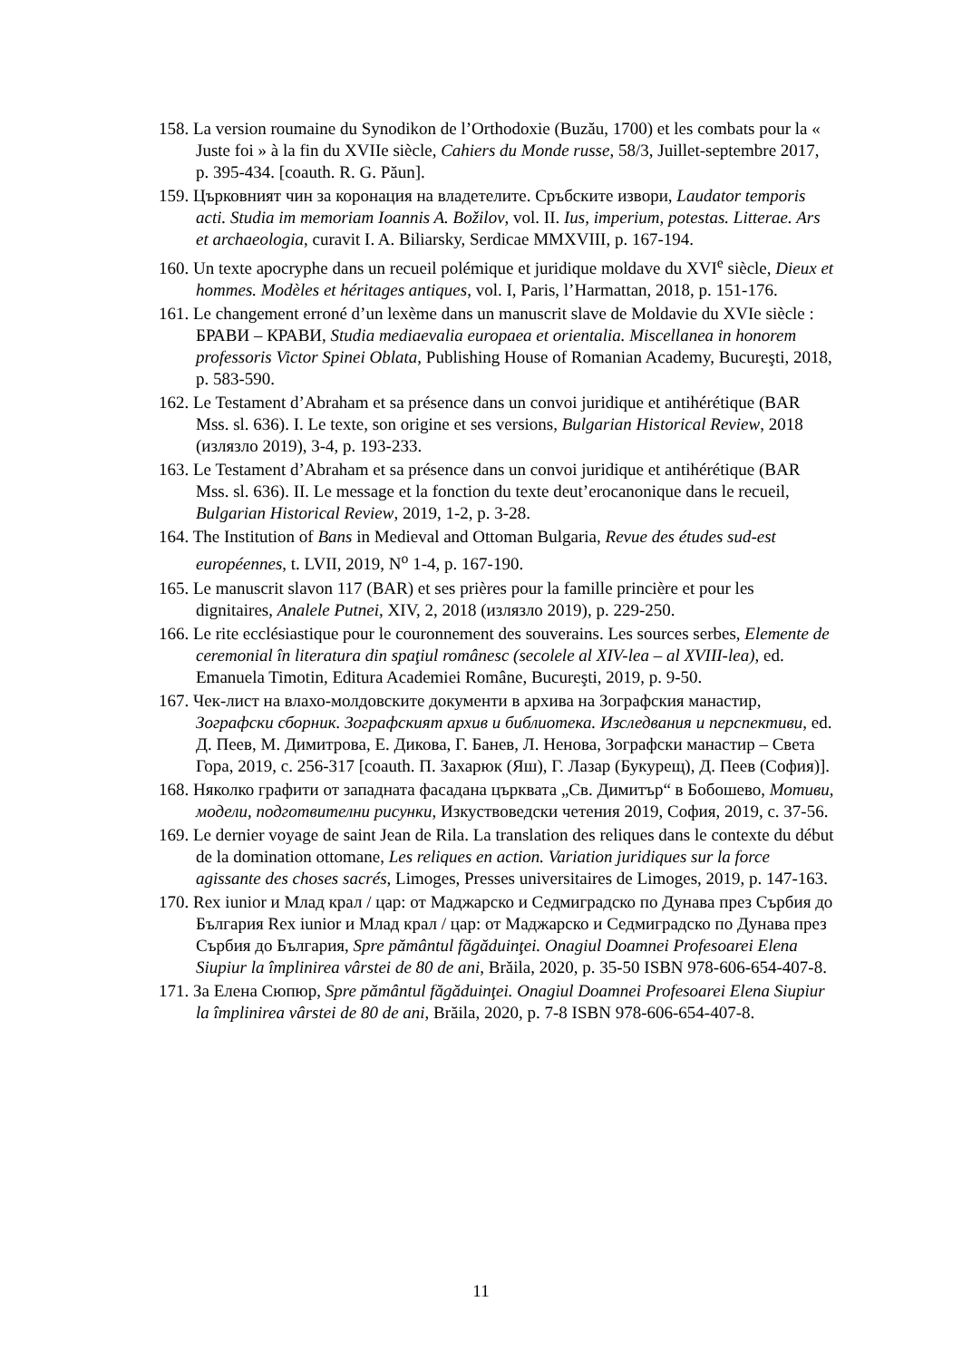158. La version roumaine du Synodikon de l’Orthodoxie (Buzău, 1700) et les combats pour la « Juste foi » à la fin du XVIIe siècle, Cahiers du Monde russe, 58/3, Juillet-septembre 2017, p. 395-434. [coauth. R. G. Păun].
159. Църковният чин за коронация на владетелите. Сръбските извори, Laudator temporis acti. Studia im memoriam Ioannis A. Božilov, vol. II. Ius, imperium, potestas. Litterae. Ars et archaeologia, curavit I. A. Biliarsky, Serdicae MMXVIII, p. 167-194.
160. Un texte apocryphe dans un recueil polémique et juridique moldave du XVI<sup>e</sup> siècle, Dieux et hommes. Modèles et héritages antiques, vol. I, Paris, l’Harmattan, 2018, p. 151-176.
161. Le changement erroné d’un lexème dans un manuscrit slave de Moldavie du XVIe siècle : БРАВИ – КРАВИ, Studia mediaevalia europaea et orientalia. Miscellanea in honorem professoris Victor Spinei Oblata, Publishing House of Romanian Academy, Bucureşti, 2018, p. 583-590.
162. Le Testament d’Abraham et sa présence dans un convoi juridique et antihérétique (BAR Mss. sl. 636). I. Le texte, son origine et ses versions, Bulgarian Historical Review, 2018 (излязло 2019), 3-4, p. 193-233.
163. Le Testament d’Abraham et sa présence dans un convoi juridique et antihérétique (BAR Mss. sl. 636). II. Le message et la fonction du texte deut’erocanonique dans le recueil, Bulgarian Historical Review, 2019, 1-2, p. 3-28.
164. The Institution of Bans in Medieval and Ottoman Bulgaria, Revue des études sud-est européennes, t. LVII, 2019, N<sup>o</sup> 1-4, p. 167-190.
165. Le manuscrit slavon 117 (BAR) et ses prières pour la famille princière et pour les dignitaires, Analele Putnei, XIV, 2, 2018 (излязло 2019), p. 229-250.
166. Le rite ecclésiastique pour le couronnement des souverains. Les sources serbes, Elemente de ceremonial în literatura din spaţiul românesc (secolele al XIV-lea – al XVIII-lea), ed. Emanuela Timotin, Editura Academiei Române, Bucureşti, 2019, p. 9-50.
167. Чек-лист на влахо-молдовските документи в архива на Зографския манастир, Зографски сборник. Зографският архив и библиотека. Изследвания и перспективи, ed. Д. Пеев, М. Димитрова, Е. Дикова, Г. Банев, Л. Ненова, Зографски манастир – Света Гора, 2019, с. 256-317 [coauth. П. Захарюк (Яш), Г. Лазар (Букурещ), Д. Пеев (София)].
168. Няколко графити от западната фасадана църквата „Св. Димитър“ в Бобошево, Мотиви, модели, подготвителни рисунки, Изкуствоведски четения 2019, София, 2019, с. 37-56.
169. Le dernier voyage de saint Jean de Rila. La translation des reliques dans le contexte du début de la domination ottomane, Les reliques en action. Variation juridiques sur la force agissante des choses sacrés, Limoges, Presses universitaires de Limoges, 2019, p. 147-163.
170. Rex iunior и Млад крал / цар: от Маджарско и Седмиградско по Дунава през Сърбия до България Rex iunior и Млад крал / цар: от Маджарско и Седмиградско по Дунава през Сърбия до България, Spre pământul făgăduinţei. Onagiul Doamnei Profesoarei Elena Siupiur la împlinirea vârstei de 80 de ani, Brăila, 2020, p. 35-50 ISBN 978-606-654-407-8.
171. За Елена Сюпюр, Spre pământul făgăduinţei. Onagiul Doamnei Profesoarei Elena Siupiur la împlinirea vârstei de 80 de ani, Brăila, 2020, p. 7-8 ISBN 978-606-654-407-8.
11